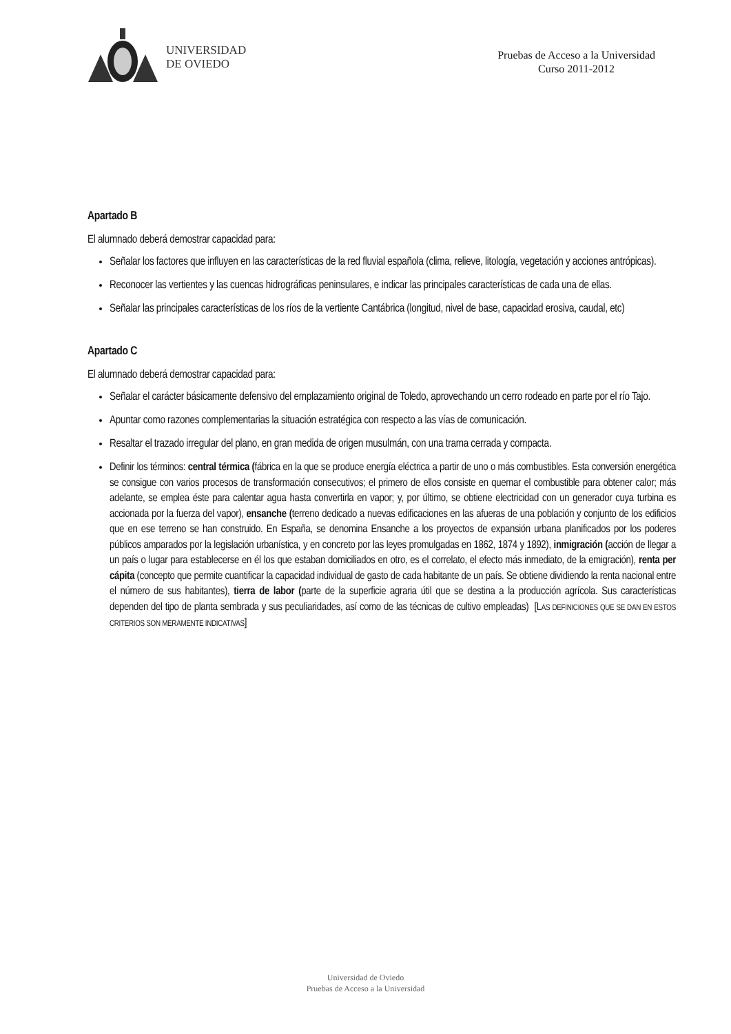UNIVERSIDAD
DE OVIEDO
Pruebas de Acceso a la Universidad
Curso 2011-2012
Apartado B
El alumnado deberá demostrar capacidad para:
Señalar los factores que influyen en las características de la red fluvial española (clima, relieve, litología, vegetación y acciones antrópicas).
Reconocer las vertientes y las cuencas hidrográficas peninsulares, e indicar las principales características de cada una de ellas.
Señalar las principales características de los ríos de la vertiente Cantábrica (longitud, nivel de base, capacidad erosiva, caudal, etc)
Apartado C
El alumnado deberá demostrar capacidad para:
Señalar el carácter básicamente defensivo del emplazamiento original de Toledo, aprovechando un cerro rodeado en parte por el río Tajo.
Apuntar como razones complementarias la situación estratégica con respecto a las vías de comunicación.
Resaltar el trazado irregular del plano, en gran medida de origen musulmán, con una trama cerrada y compacta.
Definir los términos: central térmica (fábrica en la que se produce energía eléctrica a partir de uno o más combustibles. Esta conversión energética se consigue con varios procesos de transformación consecutivos; el primero de ellos consiste en quemar el combustible para obtener calor; más adelante, se emplea éste para calentar agua hasta convertirla en vapor; y, por último, se obtiene electricidad con un generador cuya turbina es accionada por la fuerza del vapor), ensanche (terreno dedicado a nuevas edificaciones en las afueras de una población y conjunto de los edificios que en ese terreno se han construido. En España, se denomina Ensanche a los proyectos de expansión urbana planificados por los poderes públicos amparados por la legislación urbanística, y en concreto por las leyes promulgadas en 1862, 1874 y 1892), inmigración (acción de llegar a un país o lugar para establecerse en él los que estaban domiciliados en otro, es el correlato, el efecto más inmediato, de la emigración), renta per cápita (concepto que permite cuantificar la capacidad individual de gasto de cada habitante de un país. Se obtiene dividiendo la renta nacional entre el número de sus habitantes), tierra de labor (parte de la superficie agraria útil que se destina a la producción agrícola. Sus características dependen del tipo de planta sembrada y sus peculiaridades, así como de las técnicas de cultivo empleadas) [LAS DEFINICIONES QUE SE DAN EN ESTOS CRITERIOS SON MERAMENTE INDICATIVAS]
Universidad de Oviedo
Pruebas de Acceso a la Universidad